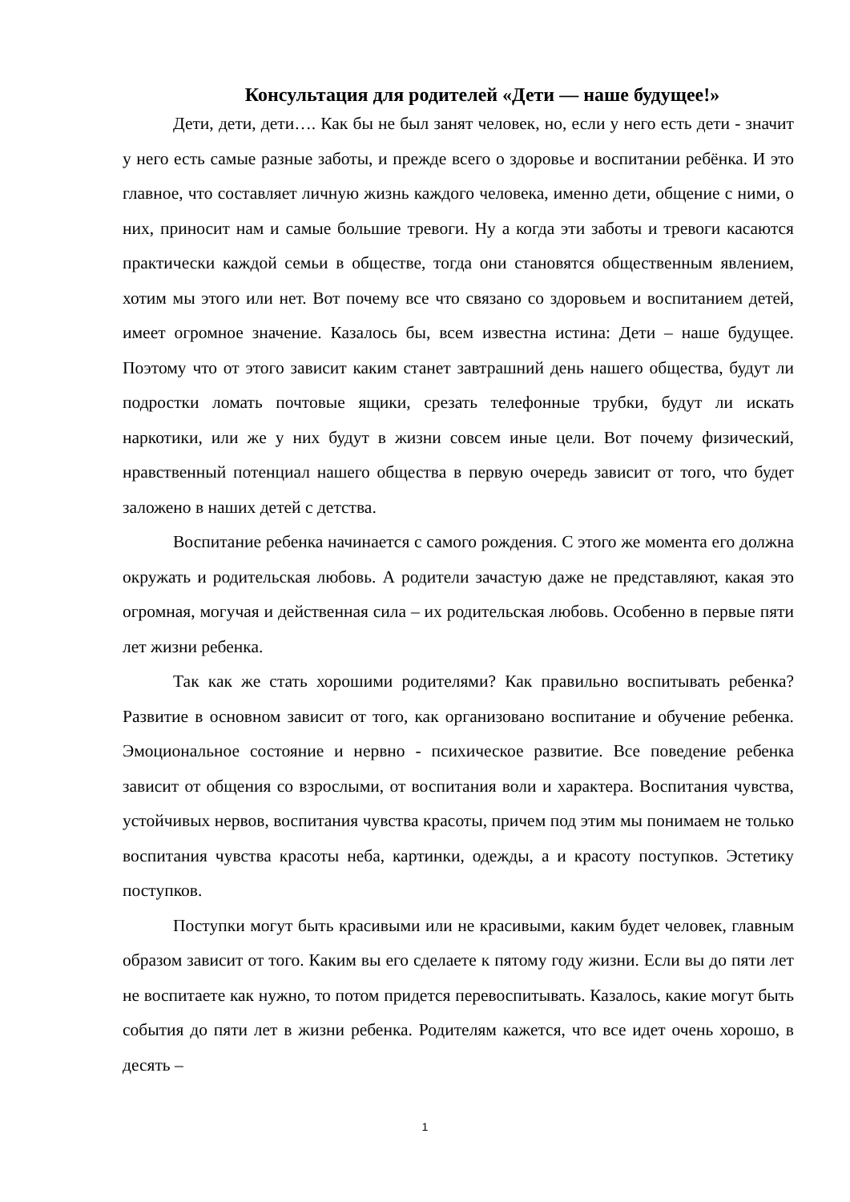Консультация для родителей «Дети — наше будущее!»
Дети, дети, дети…. Как бы не был занят человек, но, если у него есть дети - значит у него есть самые разные заботы, и прежде всего о здоровье и воспитании ребёнка. И это главное, что составляет личную жизнь каждого человека, именно дети, общение с ними, о них, приносит нам и самые большие тревоги. Ну а когда эти заботы и тревоги касаются практически каждой семьи в обществе, тогда они становятся общественным явлением, хотим мы этого или нет. Вот почему все что связано со здоровьем и воспитанием детей, имеет огромное значение. Казалось бы, всем известна истина: Дети – наше будущее. Поэтому что от этого зависит каким станет завтрашний день нашего общества, будут ли подростки ломать почтовые ящики, срезать телефонные трубки, будут ли искать наркотики, или же у них будут в жизни совсем иные цели. Вот почему физический, нравственный потенциал нашего общества в первую очередь зависит от того, что будет заложено в наших детей с детства.
Воспитание ребенка начинается с самого рождения. С этого же момента его должна окружать и родительская любовь. А родители зачастую даже не представляют, какая это огромная, могучая и действенная сила – их родительская любовь. Особенно в первые пяти лет жизни ребенка.
Так как же стать хорошими родителями? Как правильно воспитывать ребенка? Развитие в основном зависит от того, как организовано воспитание и обучение ребенка. Эмоциональное состояние и нервно - психическое развитие. Все поведение ребенка зависит от общения со взрослыми, от воспитания воли и характера. Воспитания чувства, устойчивых нервов, воспитания чувства красоты, причем под этим мы понимаем не только воспитания чувства красоты неба, картинки, одежды, а и красоту поступков. Эстетику поступков.
Поступки могут быть красивыми или не красивыми, каким будет человек, главным образом зависит от того. Каким вы его сделаете к пятому году жизни. Если вы до пяти лет не воспитаете как нужно, то потом придется перевоспитывать. Казалось, какие могут быть события до пяти лет в жизни ребенка. Родителям кажется, что все идет очень хорошо, в десять –
1